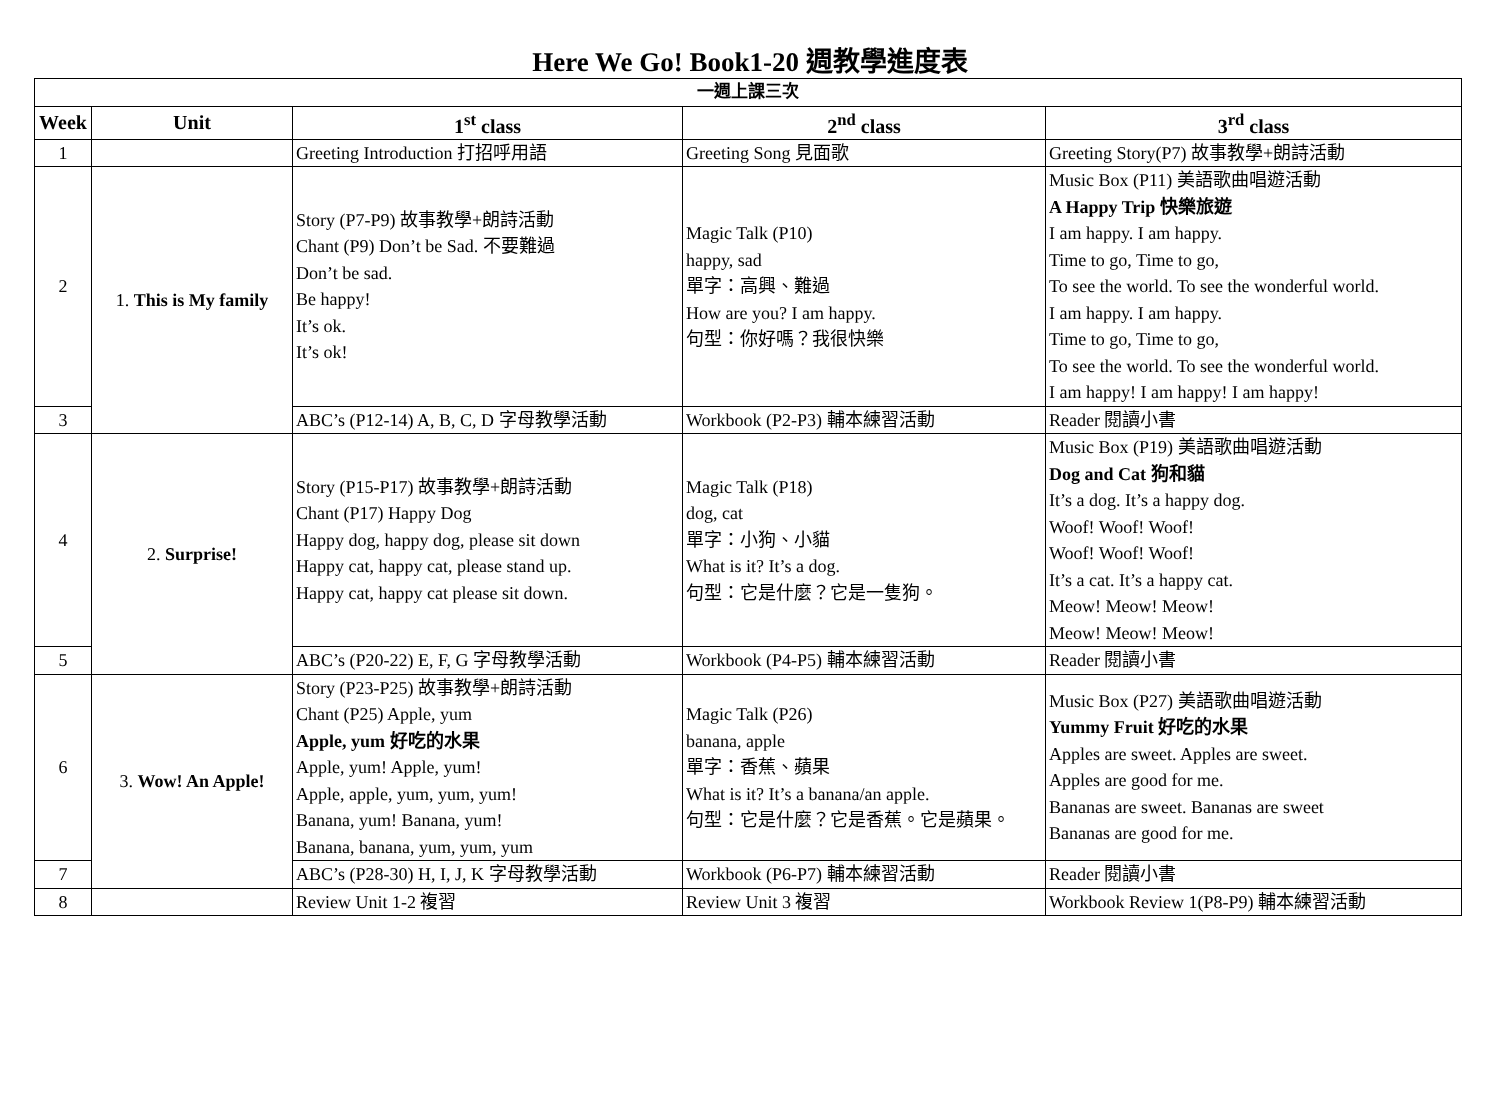Here We Go! Book1-20 週教學進度表
| 一週上課三次 | | | | |
| --- | --- | --- | --- | --- |
| Week | Unit | 1<sup>st</sup> class | 2<sup>nd</sup> class | 3<sup>rd</sup> class |
| 1 | | Greeting Introduction 打招呼用語 | Greeting Song 見面歌 | Greeting Story(P7) 故事教學+朗詩活動 |
| 2 | 1. This is My family | Story (P7-P9) 故事教學+朗詩活動 Chant (P9) Don’t be Sad. 不要難過 Don’t be sad. Be happy! It’s ok. It’s ok! | Magic Talk (P10) happy, sad 單字：高興、難過 How are you? I am happy. 句型：你好嗎？我很快樂 | Music Box (P11) 美語歌曲唱遊活動 A Happy Trip 快樂旅遊 I am happy. I am happy. Time to go, Time to go, To see the world. To see the wonderful world. I am happy. I am happy. Time to go, Time to go, To see the world. To see the wonderful world. I am happy! I am happy! I am happy! |
| 3 | | ABC’s (P12-14) A, B, C, D 字母教學活動 | Workbook (P2-P3) 輔本練習活動 | Reader 閱讀小書 |
| 4 | 2. Surprise! | Story (P15-P17) 故事教學+朗詩活動 Chant (P17) Happy Dog Happy dog, happy dog, please sit down Happy cat, happy cat, please stand up. Happy cat, happy cat please sit down. | Magic Talk (P18) dog, cat 單字：小狗、小貓 What is it? It’s a dog. 句型：它是什麼？它是一隻狗。 | Music Box (P19) 美語歌曲唱遊活動 Dog and Cat 狗和貓 It’s a dog. It’s a happy dog. Woof! Woof! Woof! Woof! Woof! Woof! It’s a cat. It’s a happy cat. Meow! Meow! Meow! Meow! Meow! Meow! |
| 5 | | ABC’s (P20-22) E, F, G 字母教學活動 | Workbook (P4-P5) 輔本練習活動 | Reader 閱讀小書 |
| 6 | 3. Wow! An Apple! | Story (P23-P25) 故事教學+朗詩活動 Chant (P25) Apple, yum Apple, yum 好吃的水果 Apple, yum! Apple, yum! Apple, apple, yum, yum, yum! Banana, yum! Banana, yum! Banana, banana, yum, yum, yum | Magic Talk (P26) banana, apple 單字：香蕉、蘋果 What is it? It’s a banana/an apple. 句型：它是什麼？它是香蕉。它是蘋果。 | Music Box (P27) 美語歌曲唱遊活動 Yummy Fruit 好吃的水果 Apples are sweet. Apples are sweet. Apples are good for me. Bananas are sweet. Bananas are sweet Bananas are good for me. |
| 7 | | ABC’s (P28-30) H, I, J, K 字母教學活動 | Workbook (P6-P7) 輔本練習活動 | Reader 閱讀小書 |
| 8 | | Review Unit 1-2 複習 | Review Unit 3 複習 | Workbook Review 1(P8-P9) 輔本練習活動 |